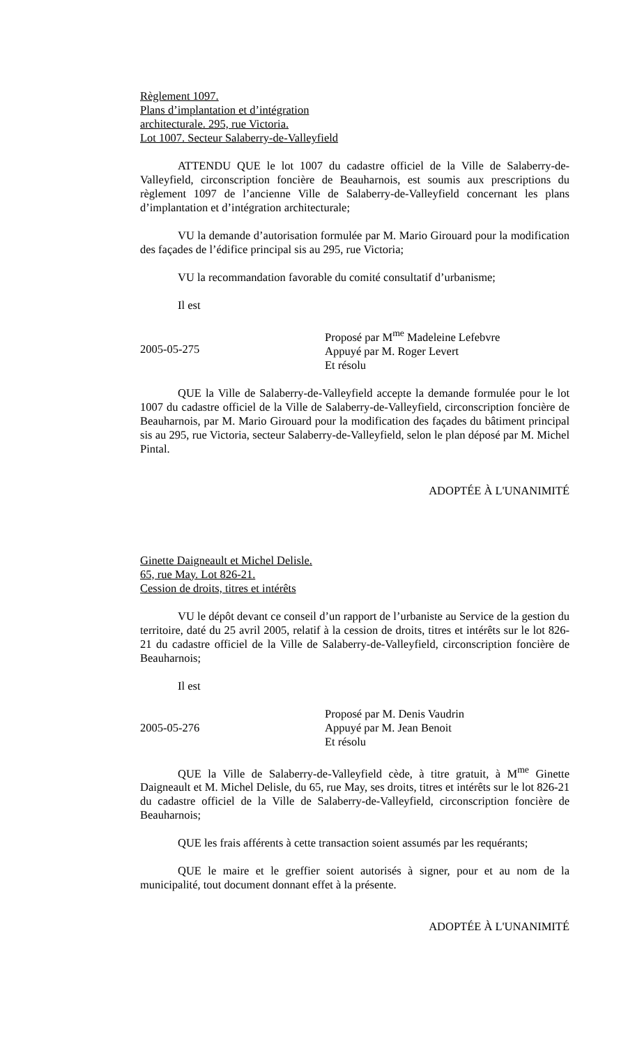Règlement 1097.
Plans d’implantation et d’intégration
architecturale. 295, rue Victoria.
Lot 1007. Secteur Salaberry-de-Valleyfield
ATTENDU QUE le lot 1007 du cadastre officiel de la Ville de Salaberry-de-Valleyfield, circonscription foncière de Beauharnois, est soumis aux prescriptions du règlement 1097 de l’ancienne Ville de Salaberry-de-Valleyfield concernant les plans d’implantation et d’intégration architecturale;
VU la demande d’autorisation formulée par M. Mario Girouard pour la modification des façades de l’édifice principal sis au 295, rue Victoria;
VU la recommandation favorable du comité consultatif d’urbanisme;
Il est
2005-05-275 Proposé par M<sup>me</sup> Madeleine Lefebvre
Appuyé par M. Roger Levert
Et résolu
QUE la Ville de Salaberry-de-Valleyfield accepte la demande formulée pour le lot 1007 du cadastre officiel de la Ville de Salaberry-de-Valleyfield, circonscription foncière de Beauharnois, par M. Mario Girouard pour la modification des façades du bâtiment principal sis au 295, rue Victoria, secteur Salaberry-de-Valleyfield, selon le plan déposé par M. Michel Pintal.
ADOPTÉE À L'UNANIMITÉ
Ginette Daigneault et Michel Delisle.
65, rue May. Lot 826-21.
Cession de droits, titres et intérêts
VU le dépôt devant ce conseil d’un rapport de l’urbaniste au Service de la gestion du territoire, daté du 25 avril 2005, relatif à la cession de droits, titres et intérêts sur le lot 826-21 du cadastre officiel de la Ville de Salaberry-de-Valleyfield, circonscription foncière de Beauharnois;
Il est
2005-05-276 Proposé par M. Denis Vaudrin
Appuyé par M. Jean Benoit
Et résolu
QUE la Ville de Salaberry-de-Valleyfield cède, à titre gratuit, à M<sup>me</sup> Ginette Daigneault et M. Michel Delisle, du 65, rue May, ses droits, titres et intérêts sur le lot 826-21 du cadastre officiel de la Ville de Salaberry-de-Valleyfield, circonscription foncière de Beauharnois;
QUE les frais afférents à cette transaction soient assumés par les requérants;
QUE le maire et le greffier soient autorisés à signer, pour et au nom de la municipalité, tout document donnant effet à la présente.
ADOPTÉE À L'UNANIMITÉ